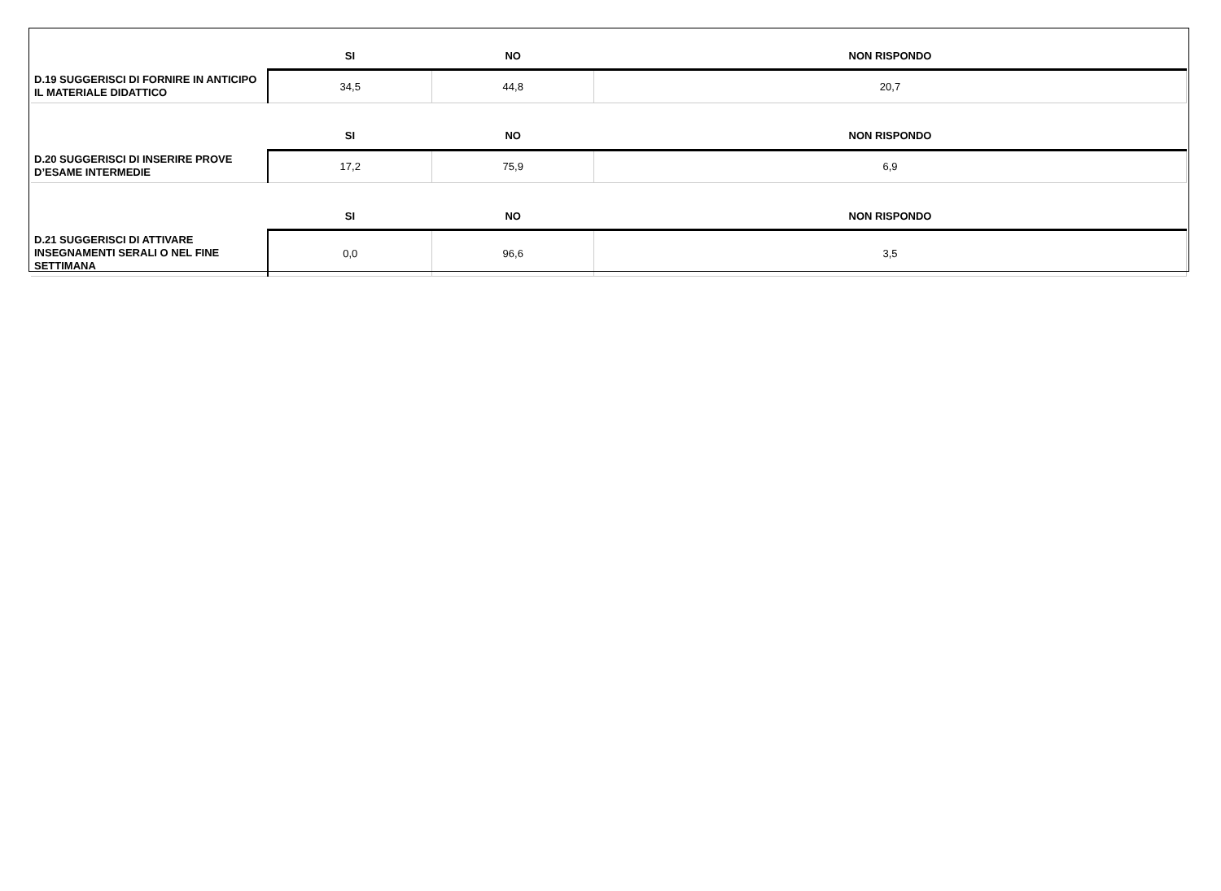| | SI | NO | NON RISPONDO |
| --- | --- | --- | --- |
| D.19 SUGGERISCI DI FORNIRE IN ANTICIPO IL MATERIALE DIDATTICO | 34,5 | 44,8 | 20,7 |
| | SI | NO | NON RISPONDO |
| D.20 SUGGERISCI DI INSERIRE PROVE D’ESAME INTERMEDIE | 17,2 | 75,9 | 6,9 |
| | SI | NO | NON RISPONDO |
| D.21 SUGGERISCI DI ATTIVARE INSEGNAMENTI SERALI O NEL FINE SETTIMANA | 0,0 | 96,6 | 3,5 |